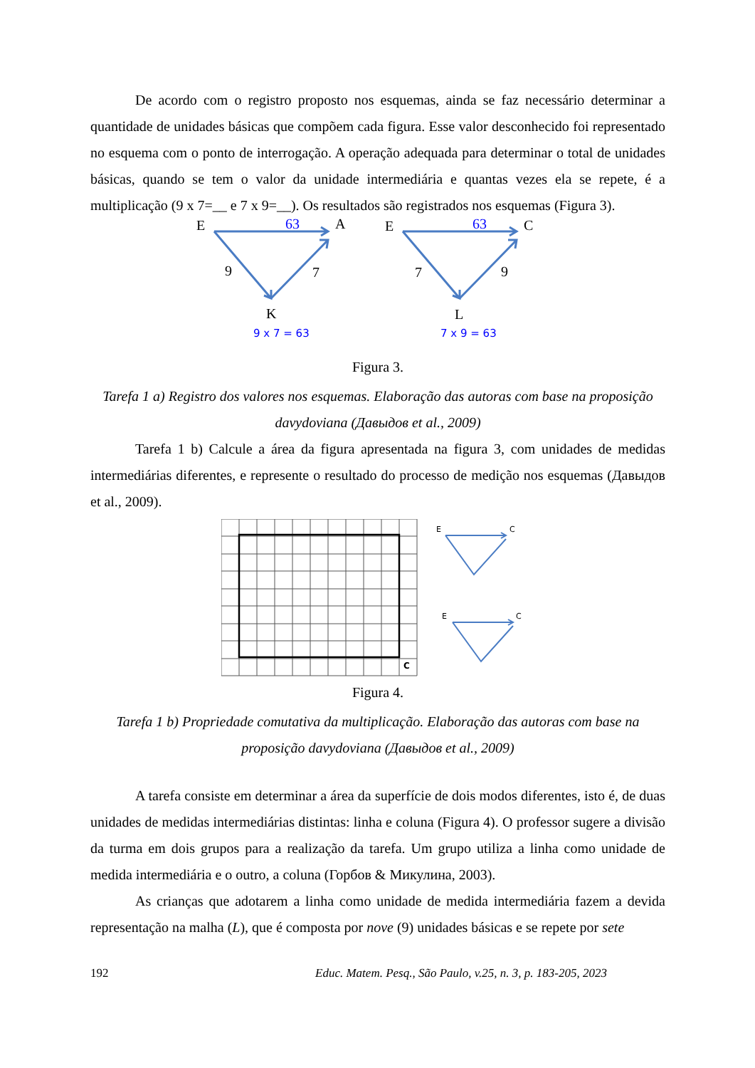De acordo com o registro proposto nos esquemas, ainda se faz necessário determinar a quantidade de unidades básicas que compõem cada figura. Esse valor desconhecido foi representado no esquema com o ponto de interrogação. A operação adequada para determinar o total de unidades básicas, quando se tem o valor da unidade intermediária e quantas vezes ela se repete, é a multiplicação (9 x 7=__ e 7 x 9=__). Os resultados são registrados nos esquemas (Figura 3).
E
63
A
9
7
K
E
63
C
7
9
L
9 x 7 = 63
7 x 9 = 63
Figura 3.
Tarefa 1 a) Registro dos valores nos esquemas. Elaboração das autoras com base na proposição davydoviana (Давыдов et al., 2009)
Tarefa 1 b) Calcule a área da figura apresentada na figura 3, com unidades de medidas intermediárias diferentes, e represente o resultado do processo de medição nos esquemas (Давыдов et al., 2009).
C
E
C
E
C
Figura 4.
Tarefa 1 b) Propriedade comutativa da multiplicação. Elaboração das autoras com base na proposição davydoviana (Давыдов et al., 2009)
A tarefa consiste em determinar a área da superfície de dois modos diferentes, isto é, de duas unidades de medidas intermediárias distintas: linha e coluna (Figura 4). O professor sugere a divisão da turma em dois grupos para a realização da tarefa. Um grupo utiliza a linha como unidade de medida intermediária e o outro, a coluna (Горбов & Микулина, 2003).
As crianças que adotarem a linha como unidade de medida intermediária fazem a devida representação na malha (L), que é composta por nove (9) unidades básicas e se repete por sete
192 Educ. Matem. Pesq., São Paulo, v.25, n. 3, p. 183-205, 2023